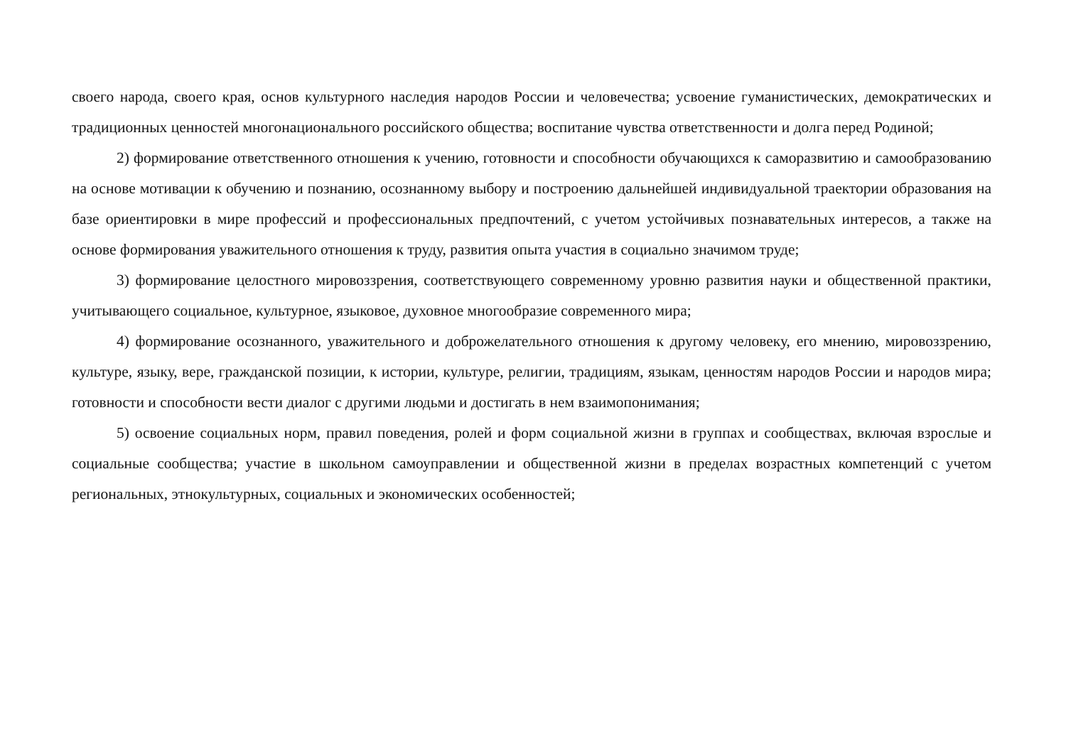своего народа, своего края, основ культурного наследия народов России и человечества; усвоение гуманистических, демократических и традиционных ценностей многонационального российского общества; воспитание чувства ответственности и долга перед Родиной;
2) формирование ответственного отношения к учению, готовности и способности обучающихся к саморазвитию и самообразованию на основе мотивации к обучению и познанию, осознанному выбору и построению дальнейшей индивидуальной траектории образования на базе ориентировки в мире профессий и профессиональных предпочтений, с учетом устойчивых познавательных интересов, а также на основе формирования уважительного отношения к труду, развития опыта участия в социально значимом труде;
3) формирование целостного мировоззрения, соответствующего современному уровню развития науки и общественной практики, учитывающего социальное, культурное, языковое, духовное многообразие современного мира;
4) формирование осознанного, уважительного и доброжелательного отношения к другому человеку, его мнению, мировоззрению, культуре, языку, вере, гражданской позиции, к истории, культуре, религии, традициям, языкам, ценностям народов России и народов мира; готовности и способности вести диалог с другими людьми и достигать в нем взаимопонимания;
5) освоение социальных норм, правил поведения, ролей и форм социальной жизни в группах и сообществах, включая взрослые и социальные сообщества; участие в школьном самоуправлении и общественной жизни в пределах возрастных компетенций с учетом региональных, этнокультурных, социальных и экономических особенностей;